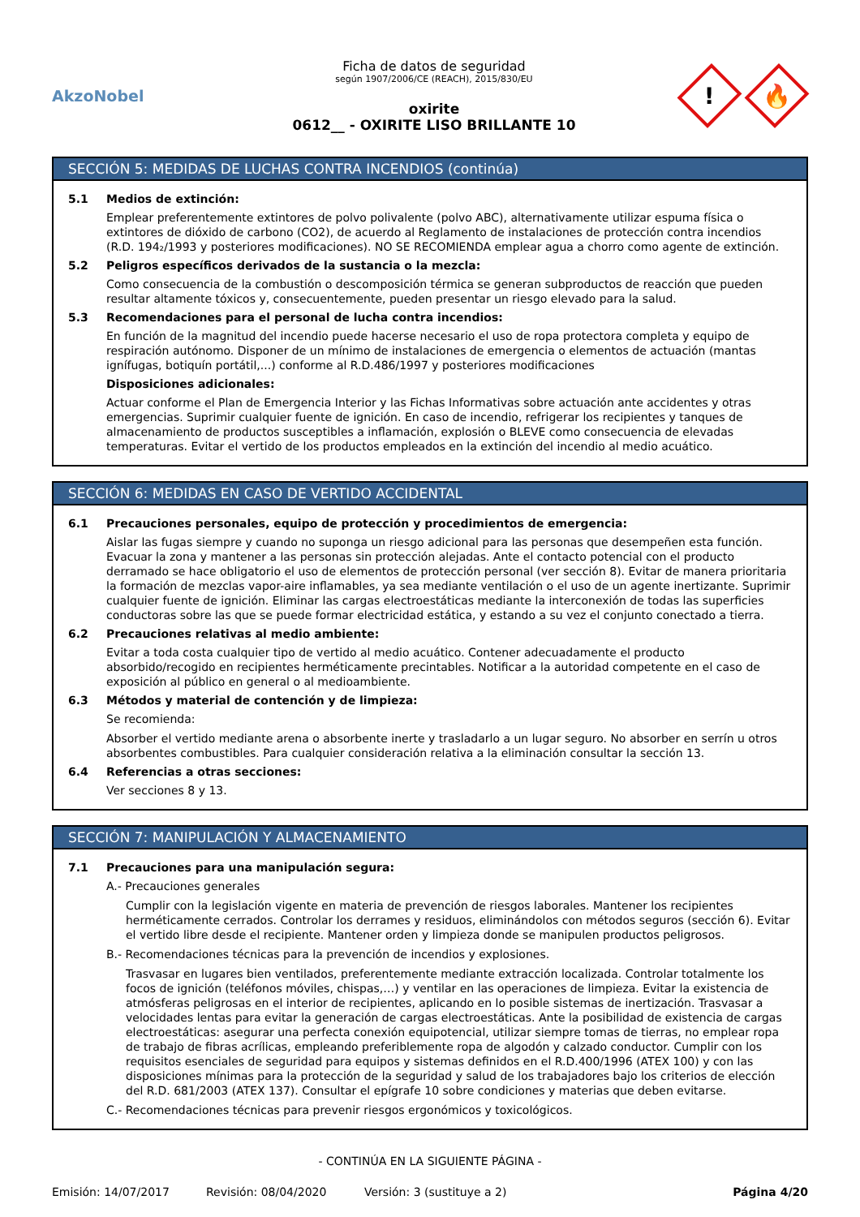AkzoNobel
Ficha de datos de seguridad
según 1907/2006/CE (REACH), 2015/830/EU
oxirite
0612__ - OXIRITE LISO BRILLANTE 10
!
🔥
SECCIÓN 5: MEDIDAS DE LUCHAS CONTRA INCENDIOS (continúa)
5.1 Medios de extinción:
Emplear preferentemente extintores de polvo polivalente (polvo ABC), alternativamente utilizar espuma física o extintores de dióxido de carbono (CO2), de acuerdo al Reglamento de instalaciones de protección contra incendios (R.D. 194₂/1993 y posteriores modificaciones). NO SE RECOMIENDA emplear agua a chorro como agente de extinción.
5.2 Peligros específicos derivados de la sustancia o la mezcla:
Como consecuencia de la combustión o descomposición térmica se generan subproductos de reacción que pueden resultar altamente tóxicos y, consecuentemente, pueden presentar un riesgo elevado para la salud.
5.3 Recomendaciones para el personal de lucha contra incendios:
En función de la magnitud del incendio puede hacerse necesario el uso de ropa protectora completa y equipo de respiración autónomo. Disponer de un mínimo de instalaciones de emergencia o elementos de actuación (mantas ignífugas, botiquín portátil,...) conforme al R.D.486/1997 y posteriores modificaciones
Disposiciones adicionales:
Actuar conforme el Plan de Emergencia Interior y las Fichas Informativas sobre actuación ante accidentes y otras emergencias. Suprimir cualquier fuente de ignición. En caso de incendio, refrigerar los recipientes y tanques de almacenamiento de productos susceptibles a inflamación, explosión o BLEVE como consecuencia de elevadas temperaturas. Evitar el vertido de los productos empleados en la extinción del incendio al medio acuático.
SECCIÓN 6: MEDIDAS EN CASO DE VERTIDO ACCIDENTAL
6.1 Precauciones personales, equipo de protección y procedimientos de emergencia:
Aislar las fugas siempre y cuando no suponga un riesgo adicional para las personas que desempeñen esta función. Evacuar la zona y mantener a las personas sin protección alejadas. Ante el contacto potencial con el producto derramado se hace obligatorio el uso de elementos de protección personal (ver sección 8). Evitar de manera prioritaria la formación de mezclas vapor-aire inflamables, ya sea mediante ventilación o el uso de un agente inertizante. Suprimir cualquier fuente de ignición. Eliminar las cargas electroestáticas mediante la interconexión de todas las superficies conductoras sobre las que se puede formar electricidad estática, y estando a su vez el conjunto conectado a tierra.
6.2 Precauciones relativas al medio ambiente:
Evitar a toda costa cualquier tipo de vertido al medio acuático. Contener adecuadamente el producto absorbido/recogido en recipientes herméticamente precintables. Notificar a la autoridad competente en el caso de exposición al público en general o al medioambiente.
6.3 Métodos y material de contención y de limpieza:
Se recomienda:
Absorber el vertido mediante arena o absorbente inerte y trasladarlo a un lugar seguro. No absorber en serrín u otros absorbentes combustibles. Para cualquier consideración relativa a la eliminación consultar la sección 13.
6.4 Referencias a otras secciones:
Ver secciones 8 y 13.
SECCIÓN 7: MANIPULACIÓN Y ALMACENAMIENTO
7.1 Precauciones para una manipulación segura:
A.- Precauciones generales
Cumplir con la legislación vigente en materia de prevención de riesgos laborales. Mantener los recipientes herméticamente cerrados. Controlar los derrames y residuos, eliminándolos con métodos seguros (sección 6). Evitar el vertido libre desde el recipiente. Mantener orden y limpieza donde se manipulen productos peligrosos.
B.- Recomendaciones técnicas para la prevención de incendios y explosiones.
Trasvasar en lugares bien ventilados, preferentemente mediante extracción localizada. Controlar totalmente los focos de ignición (teléfonos móviles, chispas,…) y ventilar en las operaciones de limpieza. Evitar la existencia de atmósferas peligrosas en el interior de recipientes, aplicando en lo posible sistemas de inertización. Trasvasar a velocidades lentas para evitar la generación de cargas electroestáticas. Ante la posibilidad de existencia de cargas electroestáticas: asegurar una perfecta conexión equipotencial, utilizar siempre tomas de tierras, no emplear ropa de trabajo de fibras acrílicas, empleando preferiblemente ropa de algodón y calzado conductor. Cumplir con los requisitos esenciales de seguridad para equipos y sistemas definidos en el R.D.400/1996 (ATEX 100) y con las disposiciones mínimas para la protección de la seguridad y salud de los trabajadores bajo los criterios de elección del R.D. 681/2003 (ATEX 137). Consultar el epígrafe 10 sobre condiciones y materias que deben evitarse.
C.- Recomendaciones técnicas para prevenir riesgos ergonómicos y toxicológicos.
- CONTINÚA EN LA SIGUIENTE PÁGINA -
Emisión: 14/07/2017 Revisión: 08/04/2020 Versión: 3 (sustituye a 2) Página 4/20